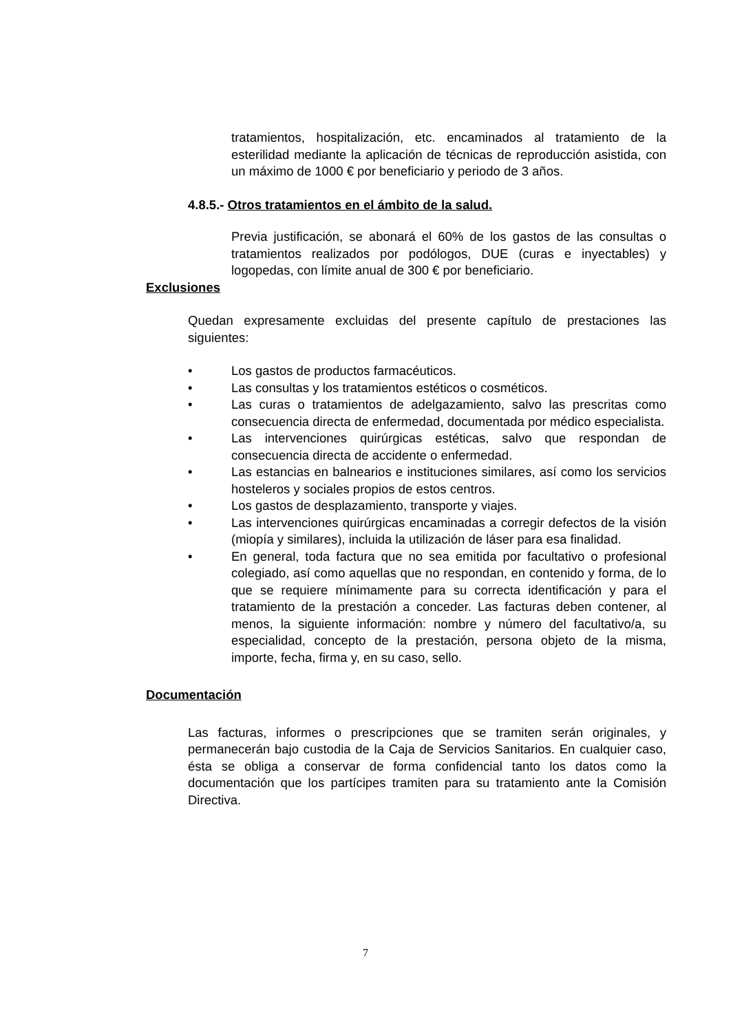tratamientos, hospitalización, etc. encaminados al tratamiento de la esterilidad mediante la aplicación de técnicas de reproducción asistida, con un máximo de 1000 € por beneficiario y periodo de 3 años.
4.8.5.- Otros tratamientos en el ámbito de la salud.
Previa justificación, se abonará el 60% de los gastos de las consultas o tratamientos realizados por podólogos, DUE (curas e inyectables) y logopedas, con límite anual de 300 € por beneficiario.
Exclusiones
Quedan expresamente excluidas del presente capítulo de prestaciones las siguientes:
• Los gastos de productos farmacéuticos.
• Las consultas y los tratamientos estéticos o cosméticos.
• Las curas o tratamientos de adelgazamiento, salvo las prescritas como consecuencia directa de enfermedad, documentada por médico especialista.
• Las intervenciones quirúrgicas estéticas, salvo que respondan de consecuencia directa de accidente o enfermedad.
• Las estancias en balnearios e instituciones similares, así como los servicios hosteleros y sociales propios de estos centros.
• Los gastos de desplazamiento, transporte y viajes.
• Las intervenciones quirúrgicas encaminadas a corregir defectos de la visión (miopía y similares), incluida la utilización de láser para esa finalidad.
• En general, toda factura que no sea emitida por facultativo o profesional colegiado, así como aquellas que no respondan, en contenido y forma, de lo que se requiere mínimamente para su correcta identificación y para el tratamiento de la prestación a conceder. Las facturas deben contener, al menos, la siguiente información: nombre y número del facultativo/a, su especialidad, concepto de la prestación, persona objeto de la misma, importe, fecha, firma y, en su caso, sello.
Documentación
Las facturas, informes o prescripciones que se tramiten serán originales, y permanecerán bajo custodia de la Caja de Servicios Sanitarios. En cualquier caso, ésta se obliga a conservar de forma confidencial tanto los datos como la documentación que los partícipes tramiten para su tratamiento ante la Comisión Directiva.
7